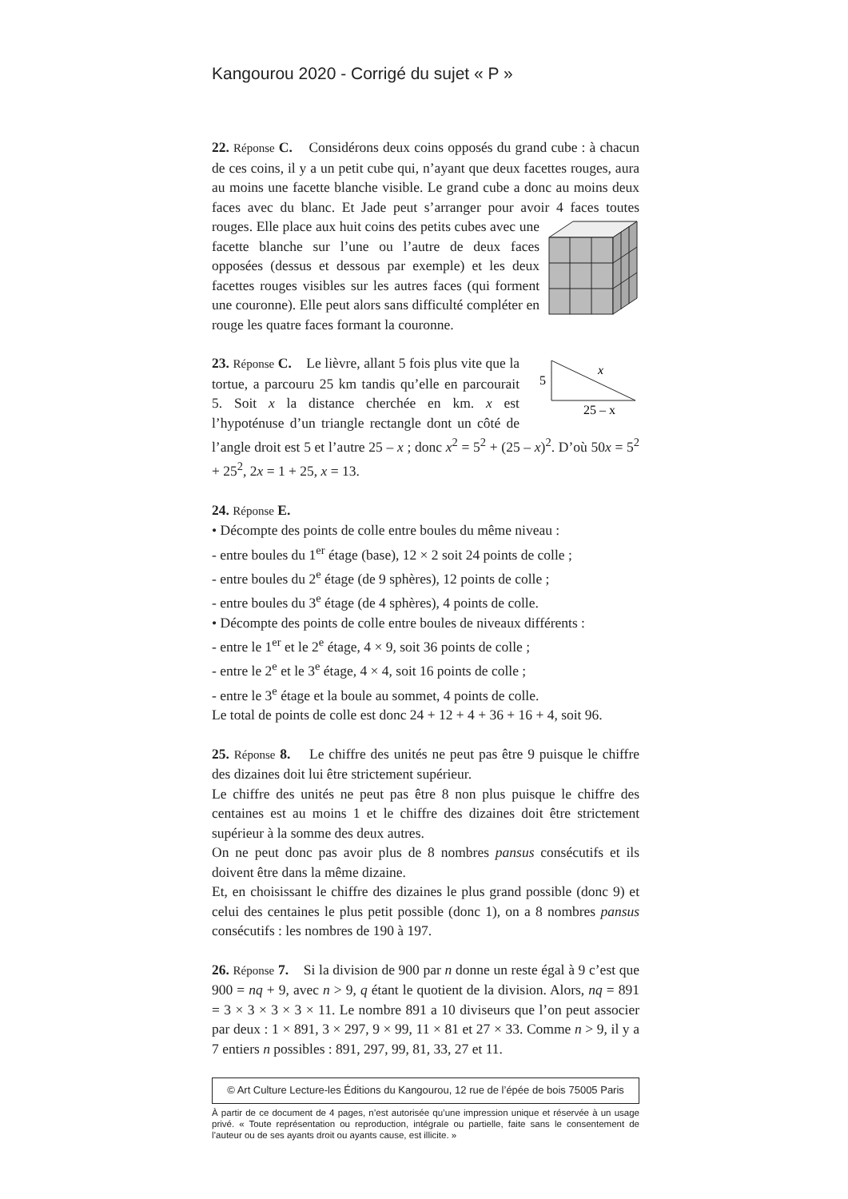Kangourou 2020 - Corrigé du sujet « P »
22. Réponse C. Considérons deux coins opposés du grand cube : à chacun de ces coins, il y a un petit cube qui, n’ayant que deux facettes rouges, aura au moins une facette blanche visible. Le grand cube a donc au moins deux faces avec du blanc. Et Jade peut s’arranger pour avoir 4 faces toutes rouges. Elle place aux huit coins des petits cubes avec une facette blanche sur l’une ou l’autre de deux faces opposées (dessus et dessous par exemple) et les deux facettes rouges visibles sur les autres faces (qui forment une couronne). Elle peut alors sans difficulté compléter en rouge les quatre faces formant la couronne.
5
x
25 – x
23. Réponse C. Le lièvre, allant 5 fois plus vite que la tortue, a parcouru 25 km tandis qu’elle en parcourait 5. Soit x la distance cherchée en km. x est l’hypoténuse d’un triangle rectangle dont un côté de l’angle droit est 5 et l’autre 25 – x ; donc x<sup>2</sup> = 5<sup>2</sup> + (25 – x)<sup>2</sup>. D’où 50x = 5<sup>2</sup> + 25<sup>2</sup>, 2x = 1 + 25, x = 13.
24. Réponse E.
• Décompte des points de colle entre boules du même niveau :
- entre boules du 1<sup>er</sup> étage (base), 12 × 2 soit 24 points de colle ;
- entre boules du 2<sup>e</sup> étage (de 9 sphères), 12 points de colle ;
- entre boules du 3<sup>e</sup> étage (de 4 sphères), 4 points de colle.
• Décompte des points de colle entre boules de niveaux différents :
- entre le 1<sup>er</sup> et le 2<sup>e</sup> étage, 4 × 9, soit 36 points de colle ;
- entre le 2<sup>e</sup> et le 3<sup>e</sup> étage, 4 × 4, soit 16 points de colle ;
- entre le 3<sup>e</sup> étage et la boule au sommet, 4 points de colle.
Le total de points de colle est donc 24 + 12 + 4 + 36 + 16 + 4, soit 96.
25. Réponse 8. Le chiffre des unités ne peut pas être 9 puisque le chiffre des dizaines doit lui être strictement supérieur.
Le chiffre des unités ne peut pas être 8 non plus puisque le chiffre des centaines est au moins 1 et le chiffre des dizaines doit être strictement supérieur à la somme des deux autres.
On ne peut donc pas avoir plus de 8 nombres pansus consécutifs et ils doivent être dans la même dizaine.
Et, en choisissant le chiffre des dizaines le plus grand possible (donc 9) et celui des centaines le plus petit possible (donc 1), on a 8 nombres pansus consécutifs : les nombres de 190 à 197.
26. Réponse 7. Si la division de 900 par n donne un reste égal à 9 c’est que 900 = nq + 9, avec n > 9, q étant le quotient de la division. Alors, nq = 891 = 3 × 3 × 3 × 3 × 11. Le nombre 891 a 10 diviseurs que l’on peut associer par deux : 1 × 891, 3 × 297, 9 × 99, 11 × 81 et 27 × 33. Comme n > 9, il y a 7 entiers n possibles : 891, 297, 99, 81, 33, 27 et 11.
© Art Culture Lecture-les Éditions du Kangourou, 12 rue de l’épée de bois 75005 Paris
À partir de ce document de 4 pages, n’est autorisée qu’une impression unique et réservée à un usage privé. « Toute représentation ou reproduction, intégrale ou partielle, faite sans le consentement de l’auteur ou de ses ayants droit ou ayants cause, est illicite. »